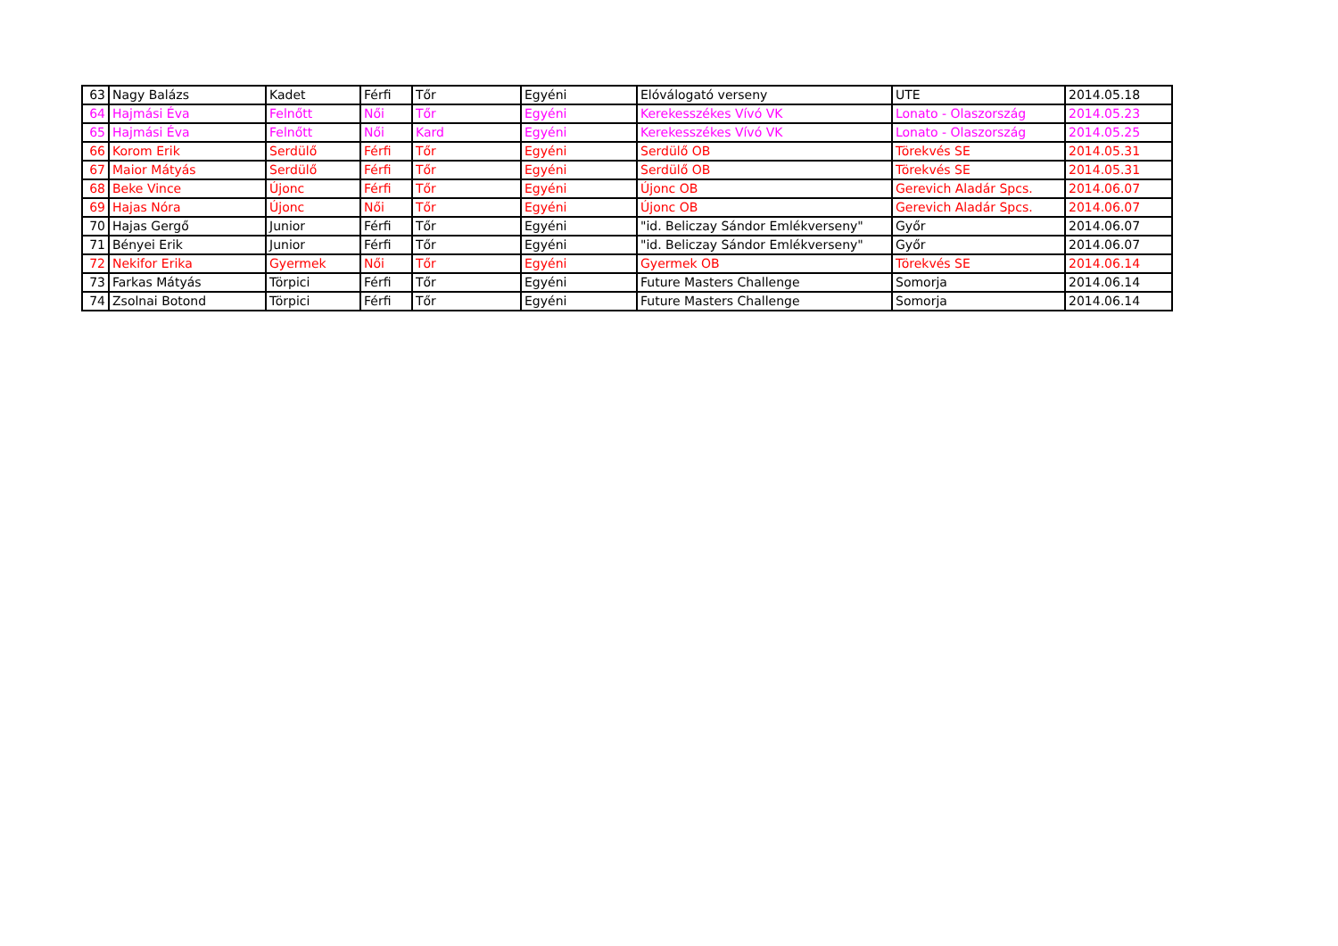| 63 | Nagy Balázs | Kadet | Férfi | Tőr | Egyéni | Elóválogató verseny | UTE | 2014.05.18 |
| 64 | Hajmási Éva | Felnőtt | Női | Tőr | Egyéni | Kerekesszékes Vívó VK | Lonato - Olaszország | 2014.05.23 |
| 65 | Hajmási Éva | Felnőtt | Női | Kard | Egyéni | Kerekesszékes Vívó VK | Lonato - Olaszország | 2014.05.25 |
| 66 | Korom Erik | Serdülő | Férfi | Tőr | Egyéni | Serdülő OB | Törekvés SE | 2014.05.31 |
| 67 | Maior Mátyás | Serdülő | Férfi | Tőr | Egyéni | Serdülő OB | Törekvés SE | 2014.05.31 |
| 68 | Beke Vince | Újonc | Férfi | Tőr | Egyéni | Újonc OB | Gerevich Aladár Spcs. | 2014.06.07 |
| 69 | Hajas Nóra | Újonc | Női | Tőr | Egyéni | Újonc OB | Gerevich Aladár Spcs. | 2014.06.07 |
| 70 | Hajas Gergő | Junior | Férfi | Tőr | Egyéni | "id. Beliczay Sándor Emlékverseny" | Győr | 2014.06.07 |
| 71 | Bényei Erik | Junior | Férfi | Tőr | Egyéni | "id. Beliczay Sándor Emlékverseny" | Győr | 2014.06.07 |
| 72 | Nekifor Erika | Gyermek | Női | Tőr | Egyéni | Gyermek OB | Törekvés SE | 2014.06.14 |
| 73 | Farkas Mátyás | Törpici | Férfi | Tőr | Egyéni | Future Masters Challenge | Somorja | 2014.06.14 |
| 74 | Zsolnai Botond | Törpici | Férfi | Tőr | Egyéni | Future Masters Challenge | Somorja | 2014.06.14 |